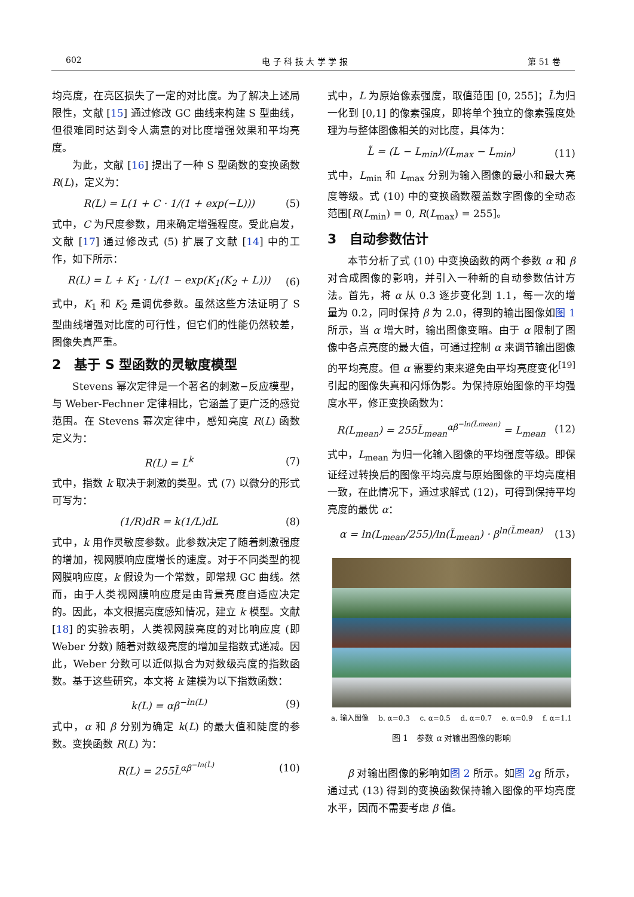602 电 子 科 技 大 学 学 报 第 51 卷
均亮度，在亮区损失了一定的对比度。为了解决上述局限性，文献 [15] 通过修改 GC 曲线来构建 S 型曲线，但很难同时达到令人满意的对比度增强效果和平均亮度。
为此，文献 [16] 提出了一种 S 型函数的变换函数 R(L)，定义为：
R(L) = L(1 + C · 1/(1 + exp(−L))) (5)
式中，C 为尺度参数，用来确定增强程度。受此启发，文献 [17] 通过修改式 (5) 扩展了文献 [14] 中的工作，如下所示：
R(L) = L + K<sub>1</sub> · L/(1 − exp(K<sub>1</sub>(K<sub>2</sub> + L))) (6)
式中，K<sub>1</sub> 和 K<sub>2</sub> 是调优参数。虽然这些方法证明了 S 型曲线增强对比度的可行性，但它们的性能仍然较差，图像失真严重。
2　基于 S 型函数的灵敏度模型
Stevens 幂次定律是一个著名的刺激−反应模型，与 Weber-Fechner 定律相比，它涵盖了更广泛的感觉范围。在 Stevens 幂次定律中，感知亮度 R(L) 函数定义为：
R(L) = L<sup>k</sup> (7)
式中，指数 k 取决于刺激的类型。式 (7) 以微分的形式可写为：
(1/R)dR = k(1/L)dL (8)
式中，k 用作灵敏度参数。此参数决定了随着刺激强度的增加，视网膜响应度增长的速度。对于不同类型的视网膜响应度，k 假设为一个常数，即常规 GC 曲线。然而，由于人类视网膜响应度是由背景亮度自适应决定的。因此，本文根据亮度感知情况，建立 k 模型。文献 [18] 的实验表明，人类视网膜亮度的对比响应度 (即 Weber 分数) 随着对数级亮度的增加呈指数式递减。因此，Weber 分数可以近似拟合为对数级亮度的指数函数。基于这些研究，本文将 k 建模为以下指数函数：
k(L) = αβ<sup>−ln(L)</sup> (9)
式中，α 和 β 分别为确定 k(L) 的最大值和陡度的参数。变换函数 R(L) 为：
R(L) = 255L̃<sup>αβ<sup>−ln(L̃)</sup></sup> (10)
式中，L 为原始像素强度，取值范围 [0, 255]；L̃为归一化到 [0,1] 的像素强度，即将单个独立的像素强度处理为与整体图像相关的对比度，具体为：
L̃ = (L − L<sub>min</sub>)/(L<sub>max</sub> − L<sub>min</sub>) (11)
式中，L<sub>min</sub> 和 L<sub>max</sub> 分别为输入图像的最小和最大亮度等级。式 (10) 中的变换函数覆盖数字图像的全动态范围[R(L<sub>min</sub>) = 0, R(L<sub>max</sub>) = 255]。
3　自动参数估计
本节分析了式 (10) 中变换函数的两个参数 α 和 β 对合成图像的影响，并引入一种新的自动参数估计方法。首先，将 α 从 0.3 逐步变化到 1.1，每一次的增量为 0.2，同时保持 β 为 2.0，得到的输出图像如图 1 所示，当 α 增大时，输出图像变暗。由于 α 限制了图像中各点亮度的最大值，可通过控制 α 来调节输出图像的平均亮度。但 α 需要约束来避免由平均亮度变化<sup>[19]</sup> 引起的图像失真和闪烁伪影。为保持原始图像的平均强度水平，修正变换函数为：
R(L<sub>mean</sub>) = 255L̃<sub>mean</sub><sup>αβ<sup>−ln(L̃mean)</sup></sup> = L<sub>mean</sub> (12)
式中，L<sub>mean</sub> 为归一化输入图像的平均强度等级。即保证经过转换后的图像平均亮度与原始图像的平均亮度相一致，在此情况下，通过求解式 (12)，可得到保持平均亮度的最优 α：
α = ln(L<sub>mean</sub>/255)/ln(L̃<sub>mean</sub>) · β<sup>ln(L̃mean)</sup> (13)
a. 输入图像 b. α=0.3 c. α=0.5 d. α=0.7 e. α=0.9 f. α=1.1
图 1　参数 α 对输出图像的影响
β 对输出图像的影响如图 2 所示。如图 2g 所示，通过式 (13) 得到的变换函数保持输入图像的平均亮度水平，因而不需要考虑 β 值。